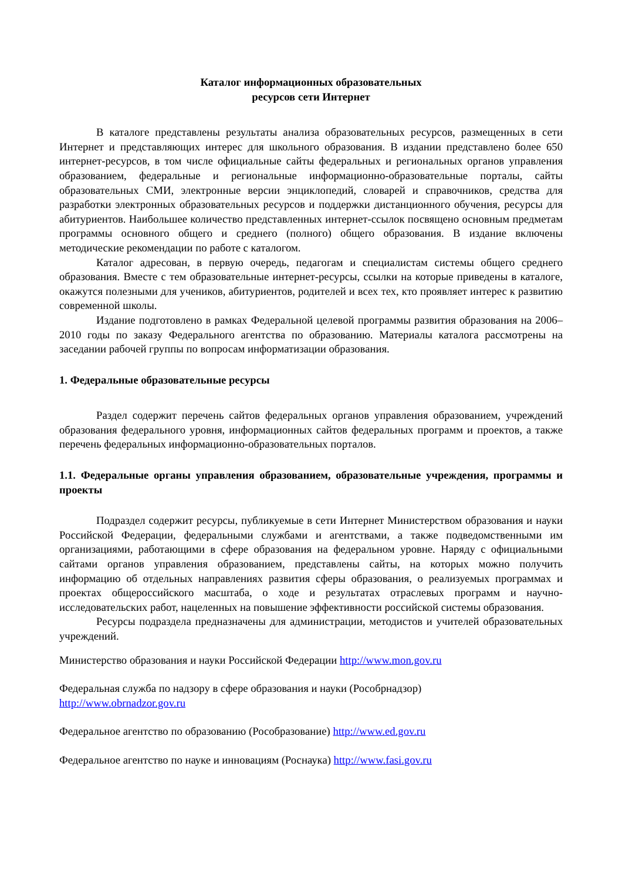Каталог информационных образовательных
ресурсов сети Интернет
В каталоге представлены результаты анализа образовательных ресурсов, размещенных в сети Интернет и представляющих интерес для школьного образования. В издании представлено более 650 интернет-ресурсов, в том числе официальные сайты федеральных и региональных органов управления образованием, федеральные и региональные информационно-образовательные порталы, сайты образовательных СМИ, электронные версии энциклопедий, словарей и справочников, средства для разработки электронных образовательных ресурсов и поддержки дистанционного обучения, ресурсы для абитуриентов. Наибольшее количество представленных интернет-ссылок посвящено основным предметам программы основного общего и среднего (полного) общего образования. В издание включены методические рекомендации по работе с каталогом.
Каталог адресован, в первую очередь, педагогам и специалистам системы общего среднего образования. Вместе с тем образовательные интернет-ресурсы, ссылки на которые приведены в каталоге, окажутся полезными для учеников, абитуриентов, родителей и всех тех, кто проявляет интерес к развитию современной школы.
Издание подготовлено в рамках Федеральной целевой программы развития образования на 2006–2010 годы по заказу Федерального агентства по образованию. Материалы каталога рассмотрены на заседании рабочей группы по вопросам информатизации образования.
1. Федеральные образовательные ресурсы
Раздел содержит перечень сайтов федеральных органов управления образованием, учреждений образования федерального уровня, информационных сайтов федеральных программ и проектов, а также перечень федеральных информационно-образовательных порталов.
1.1. Федеральные органы управления образованием, образовательные учреждения, программы и проекты
Подраздел содержит ресурсы, публикуемые в сети Интернет Министерством образования и науки Российской Федерации, федеральными службами и агентствами, а также подведомственными им организациями, работающими в сфере образования на федеральном уровне. Наряду с официальными сайтами органов управления образованием, представлены сайты, на которых можно получить информацию об отдельных направлениях развития сферы образования, о реализуемых программах и проектах общероссийского масштаба, о ходе и результатах отраслевых программ и научно-исследовательских работ, нацеленных на повышение эффективности российской системы образования.
Ресурсы подраздела предназначены для администрации, методистов и учителей образовательных учреждений.
Министерство образования и науки Российской Федерации http://www.mon.gov.ru
Федеральная служба по надзору в сфере образования и науки (Рособрнадзор)
http://www.obrnadzor.gov.ru
Федеральное агентство по образованию (Рособразование) http://www.ed.gov.ru
Федеральное агентство по науке и инновациям (Роснаука) http://www.fasi.gov.ru